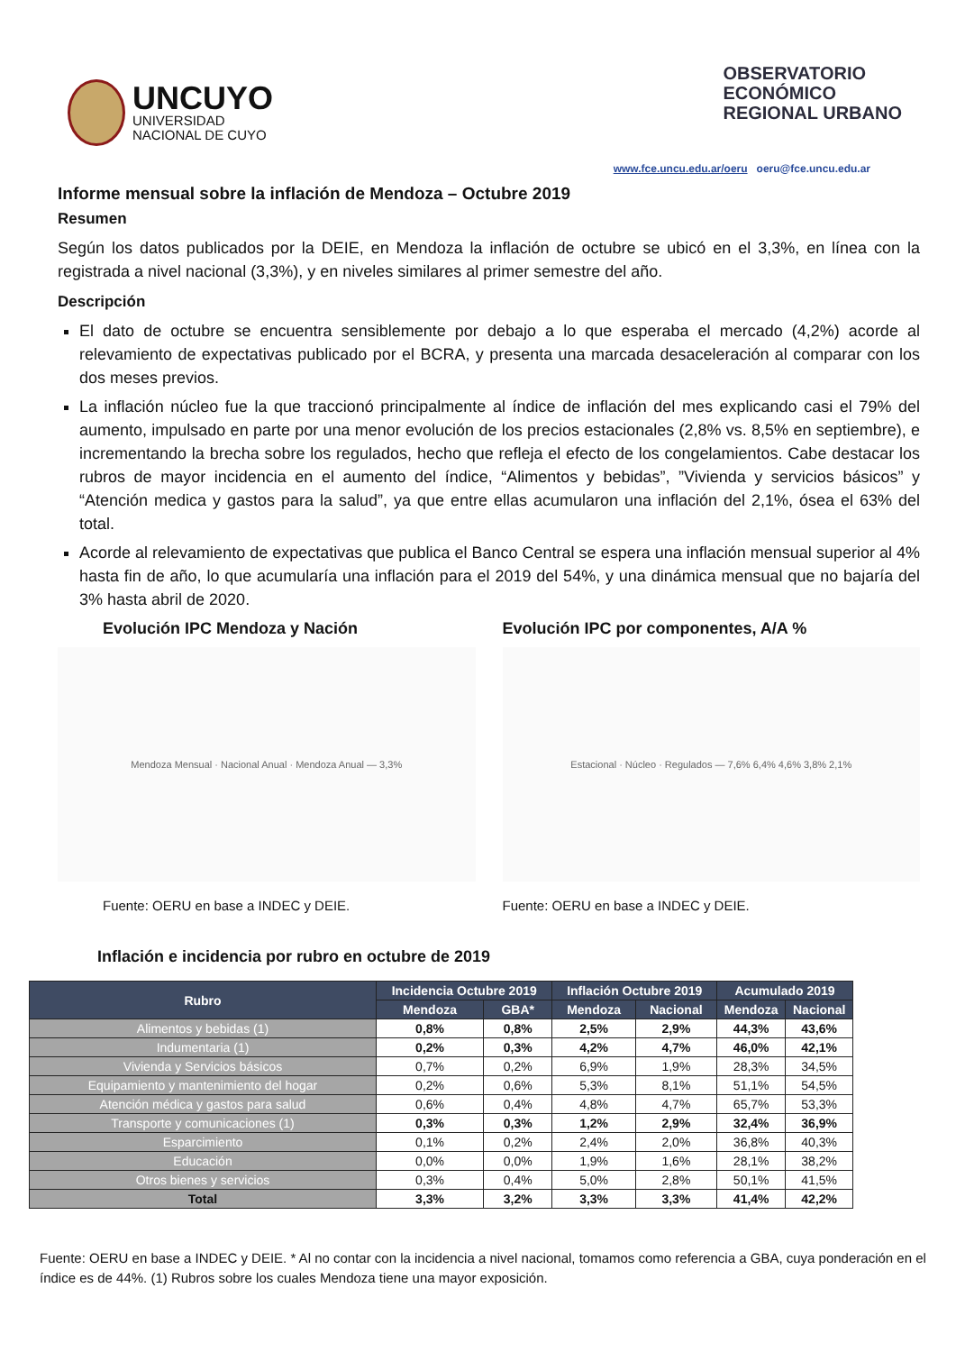UNCUYO
UNIVERSIDAD
NACIONAL DE CUYO
OBSERVATORIO
ECONÓMICO
REGIONAL URBANO
www.fce.uncu.edu.ar/oeru oeru@fce.uncu.edu.ar
Informe mensual sobre la inflación de Mendoza – Octubre 2019
Resumen
Según los datos publicados por la DEIE, en Mendoza la inflación de octubre se ubicó en el 3,3%, en línea con la registrada a nivel nacional (3,3%), y en niveles similares al primer semestre del año.
Descripción
El dato de octubre se encuentra sensiblemente por debajo a lo que esperaba el mercado (4,2%) acorde al relevamiento de expectativas publicado por el BCRA, y presenta una marcada desaceleración al comparar con los dos meses previos.
La inflación núcleo fue la que traccionó principalmente al índice de inflación del mes explicando casi el 79% del aumento, impulsado en parte por una menor evolución de los precios estacionales (2,8% vs. 8,5% en septiembre), e incrementando la brecha sobre los regulados, hecho que refleja el efecto de los congelamientos. Cabe destacar los rubros de mayor incidencia en el aumento del índice, “Alimentos y bebidas”, ”Vivienda y servicios básicos” y “Atención medica y gastos para la salud”, ya que entre ellas acumularon una inflación del 2,1%, ósea el 63% del total.
Acorde al relevamiento de expectativas que publica el Banco Central se espera una inflación mensual superior al 4% hasta fin de año, lo que acumularía una inflación para el 2019 del 54%, y una dinámica mensual que no bajaría del 3% hasta abril de 2020.
Evolución IPC Mendoza y Nación
Mendoza Mensual · Nacional Anual · Mendoza Anual — 3,3%
Fuente: OERU en base a INDEC y DEIE.
Evolución IPC por componentes, A/A %
Estacional · Núcleo · Regulados — 7,6% 6,4% 4,6% 3,8% 2,1%
Fuente: OERU en base a INDEC y DEIE.
Inflación e incidencia por rubro en octubre de 2019
| Rubro | Incidencia Octubre 2019 | | Inflación Octubre 2019 | | Acumulado 2019 | |
| --- | --- | --- | --- | --- | --- | --- |
| | Mendoza | GBA* | Mendoza | Nacional | Mendoza | Nacional |
| Alimentos y bebidas (1) | 0,8% | 0,8% | 2,5% | 2,9% | 44,3% | 43,6% |
| Indumentaria (1) | 0,2% | 0,3% | 4,2% | 4,7% | 46,0% | 42,1% |
| Vivienda y Servicios básicos | 0,7% | 0,2% | 6,9% | 1,9% | 28,3% | 34,5% |
| Equipamiento y mantenimiento del hogar | 0,2% | 0,6% | 5,3% | 8,1% | 51,1% | 54,5% |
| Atención médica y gastos para salud | 0,6% | 0,4% | 4,8% | 4,7% | 65,7% | 53,3% |
| Transporte y comunicaciones (1) | 0,3% | 0,3% | 1,2% | 2,9% | 32,4% | 36,9% |
| Esparcimiento | 0,1% | 0,2% | 2,4% | 2,0% | 36,8% | 40,3% |
| Educación | 0,0% | 0,0% | 1,9% | 1,6% | 28,1% | 38,2% |
| Otros bienes y servicios | 0,3% | 0,4% | 5,0% | 2,8% | 50,1% | 41,5% |
| Total | 3,3% | 3,2% | 3,3% | 3,3% | 41,4% | 42,2% |
Fuente: OERU en base a INDEC y DEIE. * Al no contar con la incidencia a nivel nacional, tomamos como referencia a GBA, cuya ponderación en el índice es de 44%. (1) Rubros sobre los cuales Mendoza tiene una mayor exposición.